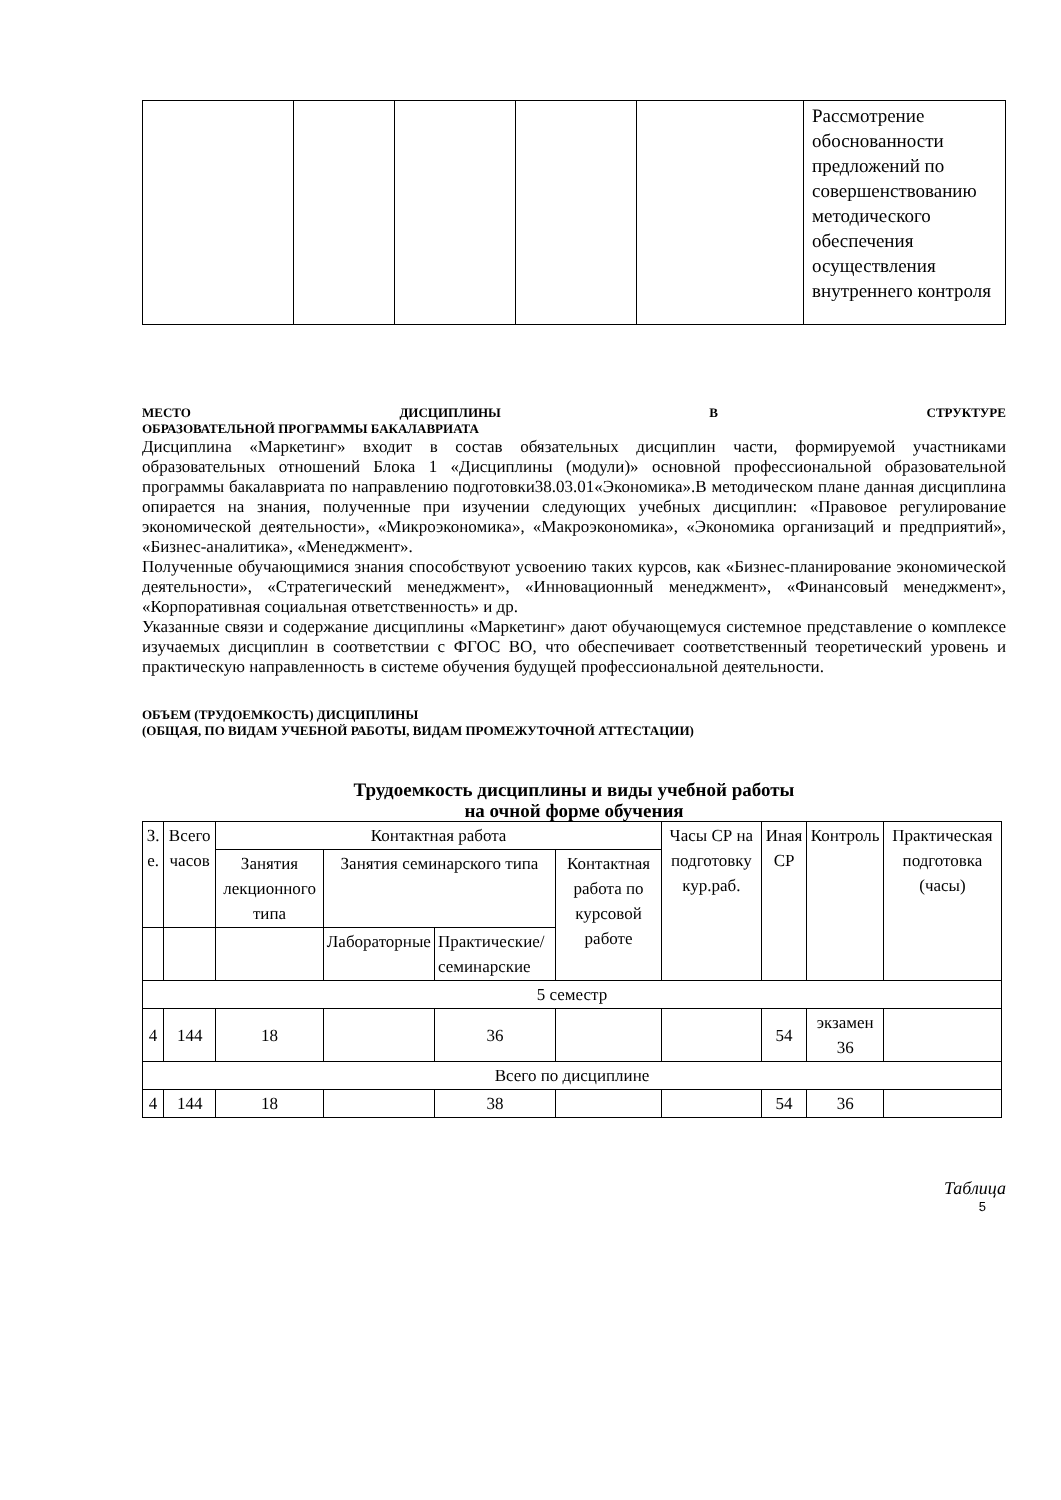| | | | | | Рассмотрение обоснованности предложений по совершенствованию методического обеспечения осуществления внутреннего контроля |
МЕСТО ДИСЦИПЛИНЫ В СТРУКТУРЕ
ОБРАЗОВАТЕЛЬНОЙ ПРОГРАММЫ БАКАЛАВРИАТА
Дисциплина «Маркетинг» входит в состав обязательных дисциплин части, формируемой участниками образовательных отношений Блока 1 «Дисциплины (модули)» основной профессиональной образовательной программы бакалавриата по направлению подготовки38.03.01«Экономика».В методическом плане данная дисциплина опирается на знания, полученные при изучении следующих учебных дисциплин: «Правовое регулирование экономической деятельности», «Микроэкономика», «Макроэкономика», «Экономика организаций и предприятий», «Бизнес-аналитика», «Менеджмент».
Полученные обучающимися знания способствуют усвоению таких курсов, как «Бизнес-планирование экономической деятельности», «Стратегический менеджмент», «Инновационный менеджмент», «Финансовый менеджмент», «Корпоративная социальная ответственность» и др.
Указанные связи и содержание дисциплины «Маркетинг» дают обучающемуся системное представление о комплексе изучаемых дисциплин в соответствии с ФГОС ВО, что обеспечивает соответственный теоретический уровень и практическую направленность в системе обучения будущей профессиональной деятельности.
ОБЪЕМ (ТРУДОЕМКОСТЬ) ДИСЦИПЛИНЫ
(ОБЩАЯ, ПО ВИДАМ УЧЕБНОЙ РАБОТЫ, ВИДАМ ПРОМЕЖУТОЧНОЙ АТТЕСТАЦИИ)
Трудоемкость дисциплины и виды учебной работы
на очной форме обучения
| З. е. | Всего часов | Контактная работа | | | | Часы СР на подготовку кур.раб. | Иная СР | Контроль | Практическая подготовка (часы) |
| | | Занятия лекционного типа | Занятия семинарского типа | | Контактная работа по курсовой работе | | | | |
| | | | Лабораторные | Практические/ семинарские | | | | | |
| 5 семестр | | | | | | | | | |
| 4 | 144 | 18 | | 36 | | | 54 | экзамен 36 | |
| Всего по дисциплине | | | | | | | | | |
| 4 | 144 | 18 | | 38 | | | 54 | 36 | |
Таблица
5